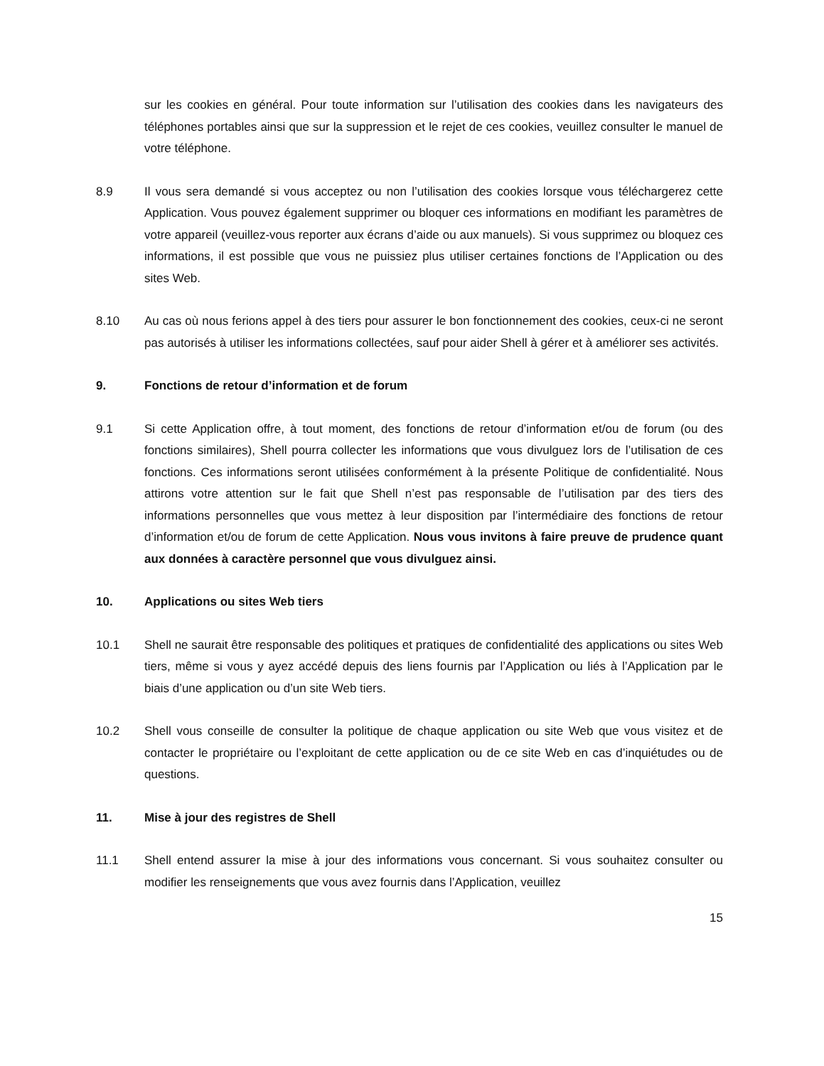sur les cookies en général. Pour toute information sur l’utilisation des cookies dans les navigateurs des téléphones portables ainsi que sur la suppression et le rejet de ces cookies, veuillez consulter le manuel de votre téléphone.
8.9 Il vous sera demandé si vous acceptez ou non l’utilisation des cookies lorsque vous téléchargerez cette Application. Vous pouvez également supprimer ou bloquer ces informations en modifiant les paramètres de votre appareil (veuillez-vous reporter aux écrans d’aide ou aux manuels). Si vous supprimez ou bloquez ces informations, il est possible que vous ne puissiez plus utiliser certaines fonctions de l’Application ou des sites Web.
8.10 Au cas où nous ferions appel à des tiers pour assurer le bon fonctionnement des cookies, ceux-ci ne seront pas autorisés à utiliser les informations collectées, sauf pour aider Shell à gérer et à améliorer ses activités.
9. Fonctions de retour d’information et de forum
9.1 Si cette Application offre, à tout moment, des fonctions de retour d’information et/ou de forum (ou des fonctions similaires), Shell pourra collecter les informations que vous divulguez lors de l’utilisation de ces fonctions. Ces informations seront utilisées conformément à la présente Politique de confidentialité. Nous attirons votre attention sur le fait que Shell n’est pas responsable de l’utilisation par des tiers des informations personnelles que vous mettez à leur disposition par l’intermédiaire des fonctions de retour d’information et/ou de forum de cette Application. Nous vous invitons à faire preuve de prudence quant aux données à caractère personnel que vous divulguez ainsi.
10. Applications ou sites Web tiers
10.1 Shell ne saurait être responsable des politiques et pratiques de confidentialité des applications ou sites Web tiers, même si vous y ayez accédé depuis des liens fournis par l’Application ou liés à l’Application par le biais d’une application ou d’un site Web tiers.
10.2 Shell vous conseille de consulter la politique de chaque application ou site Web que vous visitez et de contacter le propriétaire ou l’exploitant de cette application ou de ce site Web en cas d’inquiétudes ou de questions.
11. Mise à jour des registres de Shell
11.1 Shell entend assurer la mise à jour des informations vous concernant. Si vous souhaitez consulter ou modifier les renseignements que vous avez fournis dans l’Application, veuillez
15